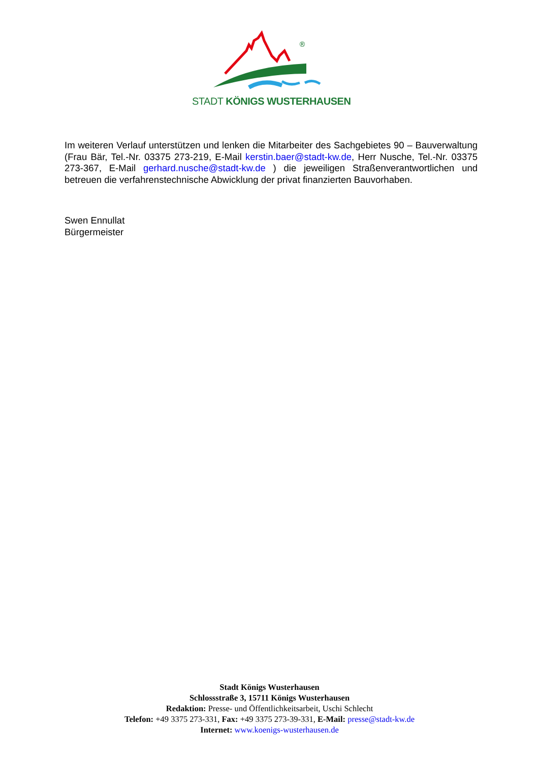®
STADT KÖNIGS WUSTERHAUSEN
Im weiteren Verlauf unterstützen und lenken die Mitarbeiter des Sachgebietes 90 – Bauverwaltung (Frau Bär, Tel.-Nr. 03375 273-219, E-Mail kerstin.baer@stadt-kw.de, Herr Nusche, Tel.-Nr. 03375 273-367, E-Mail gerhard.nusche@stadt-kw.de ) die jeweiligen Straßenverantwortlichen und betreuen die verfahrenstechnische Abwicklung der privat finanzierten Bauvorhaben.
Swen Ennullat
Bürgermeister
Stadt Königs Wusterhausen
Schlossstraße 3, 15711 Königs Wusterhausen
Redaktion: Presse- und Öffentlichkeitsarbeit, Uschi Schlecht
Telefon: +49 3375 273-331, Fax: +49 3375 273-39-331, E-Mail: presse@stadt-kw.de
Internet: www.koenigs-wusterhausen.de